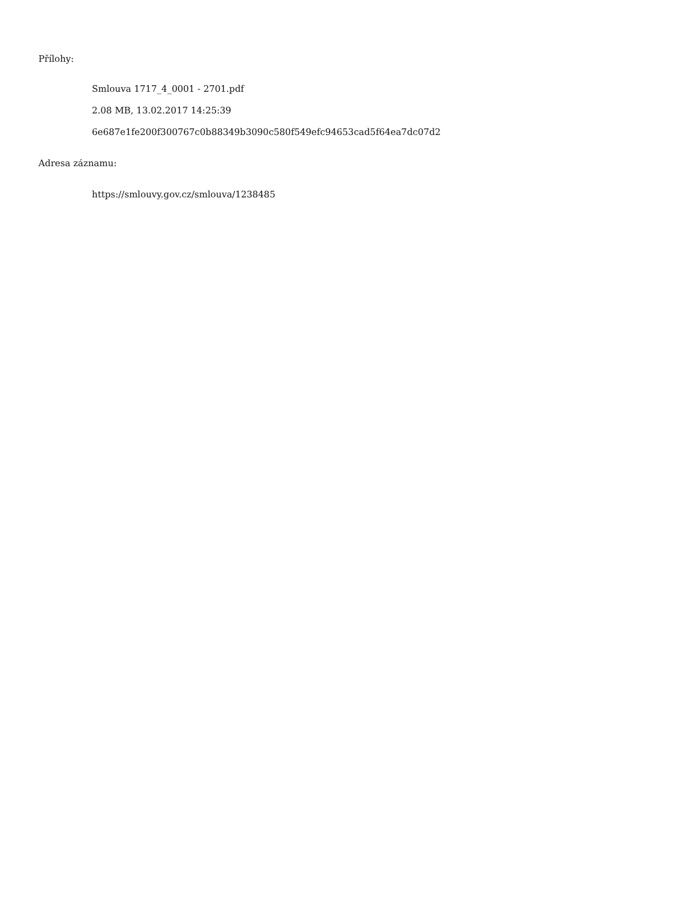Přílohy:
Smlouva 1717_4_0001 - 2701.pdf
2.08 MB, 13.02.2017 14:25:39
6e687e1fe200f300767c0b88349b3090c580f549efc94653cad5f64ea7dc07d2
Adresa záznamu:
https://smlouvy.gov.cz/smlouva/1238485